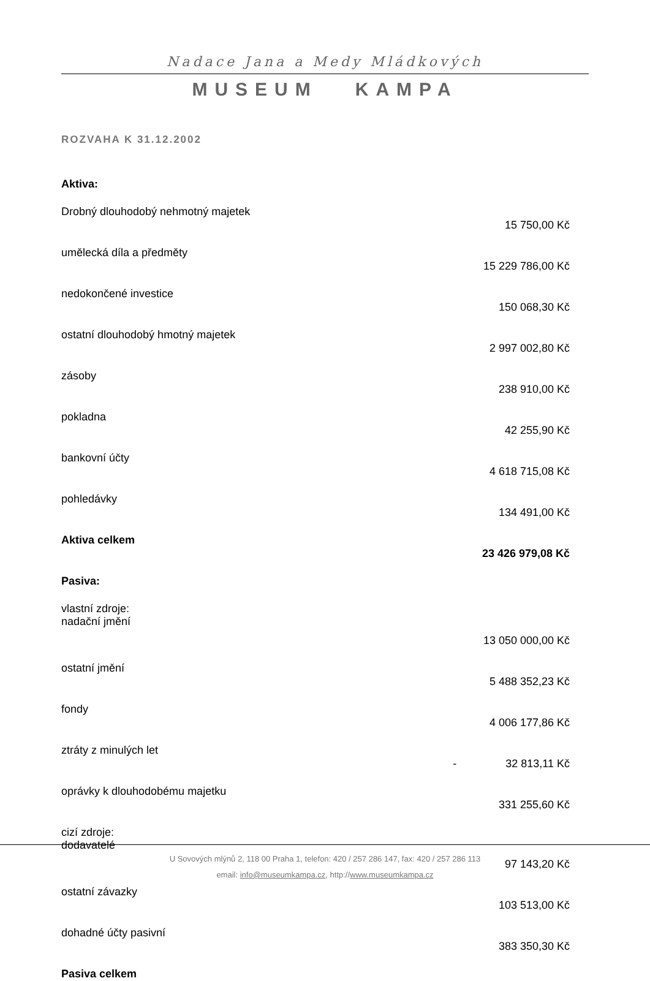Nadace Jana a Medy Mládkových
MUSEUM KAMPA
ROZVAHA K 31.12.2002
| Aktiva: | |
| Drobný dlouhodobý nehmotný majetek | |
| | 15 750,00 Kč |
| umělecká díla a předměty | |
| | 15 229 786,00 Kč |
| nedokončené investice | |
| | 150 068,30 Kč |
| ostatní dlouhodobý hmotný majetek | |
| | 2 997 002,80 Kč |
| zásoby | |
| | 238 910,00 Kč |
| pokladna | |
| | 42 255,90 Kč |
| bankovní účty | |
| | 4 618 715,08 Kč |
| pohledávky | |
| | 134 491,00 Kč |
| Aktiva celkem | |
| | 23 426 979,08 Kč |
| Pasiva: | |
| vlastní zdroje: nadační jmění | |
| | 13 050 000,00 Kč |
| ostatní jmění | |
| | 5 488 352,23 Kč |
| fondy | |
| | 4 006 177,86 Kč |
| ztráty z minulých let | |
| | - 32 813,11 Kč |
| oprávky k dlouhodobému majetku | |
| | 331 255,60 Kč |
| cizí zdroje: dodavatelé | |
| | 97 143,20 Kč |
| ostatní závazky | |
| | 103 513,00 Kč |
| dohadné účty pasivní | |
| | 383 350,30 Kč |
| Pasiva celkem | |
U Sovových mlýnů 2, 118 00 Praha 1, telefon: 420 / 257 286 147, fax: 420 / 257 286 113
email: info@museumkampa.cz, http://www.museumkampa.cz